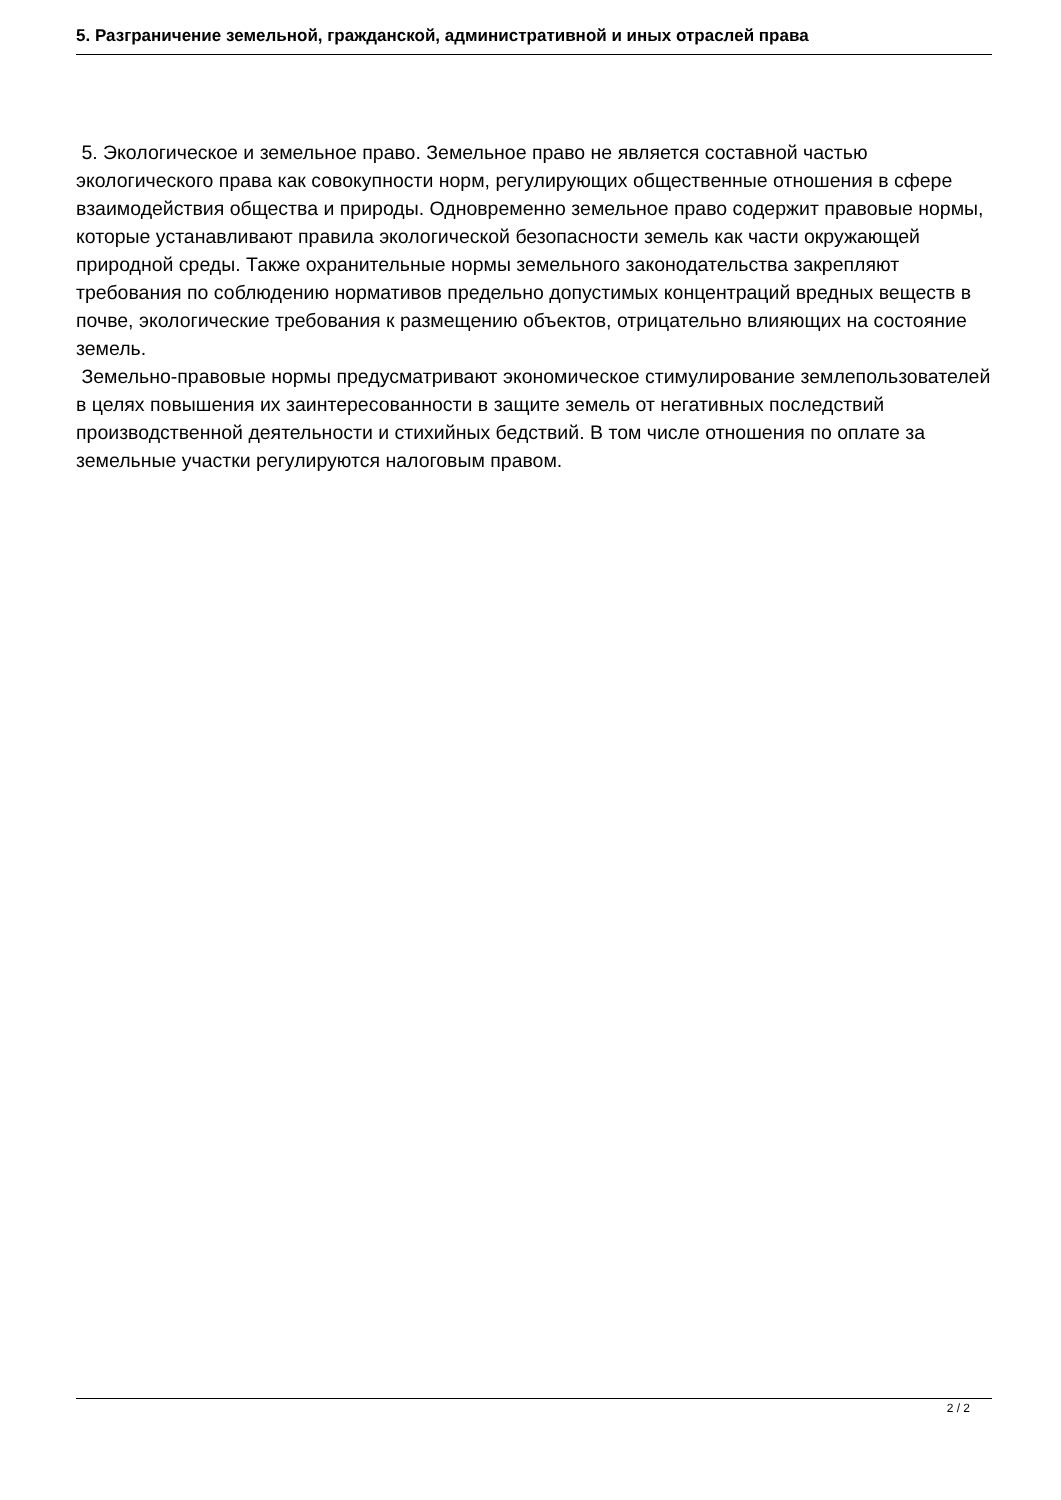5. Разграничение земельной, гражданской, административной и иных отраслей права
5. Экологическое и земельное право. Земельное право не является составной частью экологического права как совокупности норм, регулирующих общественные отношения в сфере взаимодействия общества и природы. Одновременно земельное право содержит правовые нормы, которые устанавливают правила экологической безопасности земель как части окружающей природной среды. Также охранительные нормы земельного законодательства закрепляют требования по соблюдению нормативов предельно допустимых концентраций вредных веществ в почве, экологические требования к размещению объектов, отрицательно влияющих на состояние земель.
Земельно-правовые нормы предусматривают экономическое стимулирование землепользователей в целях повышения их заинтересованности в защите земель от негативных последствий производственной деятельности и стихийных бедствий. В том числе отношения по оплате за земельные участки регулируются налоговым правом.
2 / 2